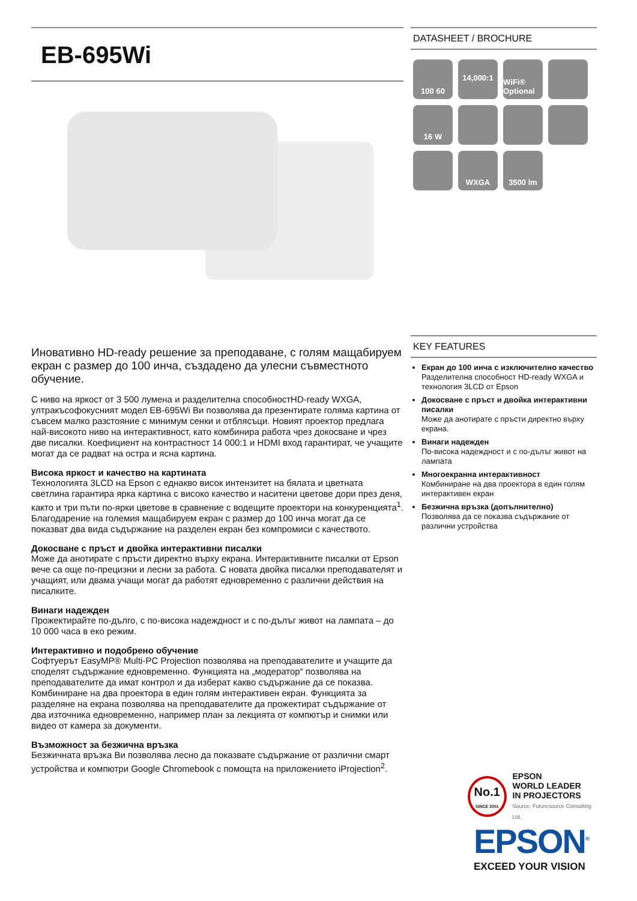EB-695Wi
Иновативно HD-ready решение за преподаване, с голям мащабируем екран с размер до 100 инча, създадено да улесни съвместното обучение.
С ниво на яркост от 3 500 лумена и разделителна способностHD-ready WXGA, ултракъсофокусният модел EB-695Wi Ви позволява да презентирате голяма картина от съвсем малко разстояние с минимум сенки и отблясъци. Новият проектор предлага най-високото ниво на интерактивност, като комбинира работа чрез докосване и чрез две писалки. Коефициент на контрастност 14 000:1 и HDMI вход гарантират, че учащите могат да се радват на остра и ясна картина.
Висока яркост и качество на картината
Технологията 3LCD на Epson с еднакво висок интензитет на бялата и цветната светлина гарантира ярка картина с високо качество и наситени цветове дори през деня, както и три пъти по-ярки цветове в сравнение с водещите проектори на конкуренцията<sup>1</sup>. Благодарение на големия мащабируем екран с размер до 100 инча могат да се показват два вида съдържание на разделен екран без компромиси с качеството.
Докосване с пръст и двойка интерактивни писалки
Може да анотирате с пръсти директно върху екрана. Интерактивните писалки от Epson вече са още по-прецизни и лесни за работа. С новата двойка писалки преподавателят и учащият, или двама учащи могат да работят едновременно с различни действия на писалките.
Винаги надежден
Прожектирайте по-дълго, с по-висока надеждност и с по-дълъг живот на лампата – до 10 000 часа в еко режим.
Интерактивно и подобрено обучение
Софтуерът EasyMP® Multi-PC Projection позволява на преподавателите и учащите да споделят съдържание едновременно. Функцията на „модератор“ позволява на преподавателите да имат контрол и да изберат какво съдържание да се показва. Комбиниране на два проектора в един голям интерактивен екран. Функцията за разделяне на екрана позволява на преподавателите да прожектират съдържание от два източника едновременно, например план за лекцията от компютър и снимки или видео от камера за документи.
Възможност за безжична връзка
Безжичната връзка Ви позволява лесно да показвате съдържание от различни смарт устройства и компютри Google Chromebook с помощта на приложението iProjection<sup>2</sup>.
DATASHEET / BROCHURE
100 60
14,000:1
WiFi® Optional
16 W
WXGA
3500 lm
KEY FEATURES
Екран до 100 инча с изключително качество
Разделителна способност HD-ready WXGA и технология 3LCD от Epson
Докосване с пръст и двойка интерактивни писалки
Може да анотирате с пръсти директно върху екрана.
Винаги надежден
По-висока надеждност и с по-дълъг живот на лампата
Многоекранна интерактивност
Комбиниране на два проектора в един голям интерактивен екран
Безжична връзка (допълнително)
Позволява да се показва съдържание от различни устройства
No.1
SINCE 2001
EPSON
WORLD LEADER
IN PROJECTORS
Source: Futuresource Consulting Ltd.
EPSON<sup>®</sup>
EXCEED YOUR VISION